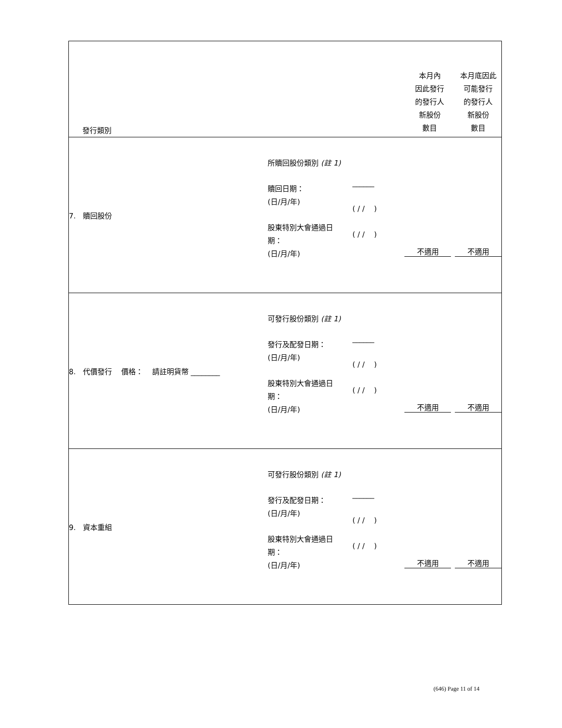| 發行類別 | | | 本月內 因此發行 的發行人 新股份 數目 | 本月底因此 可能發行 的發行人 新股份 數目 |
| 7. 贖回股份 | 所贖回股份類別 (註 1) 贖回日期： (日/月/年) 股東特別大會通過日 期： (日/月/年) | ______ ( / / ) ( / / ) | 不適用 | 不適用 |
| 8. 代價發行 價格： 請註明貨幣 ________ | 可發行股份類別 (註 1) 發行及配發日期： (日/月/年) 股東特別大會通過日 期： (日/月/年) | ______ ( / / ) ( / / ) | 不適用 | 不適用 |
| 9. 資本重組 | 可發行股份類別 (註 1) 發行及配發日期： (日/月/年) 股東特別大會通過日 期： (日/月/年) | ______ ( / / ) ( / / ) | 不適用 | 不適用 |
(646) Page 11 of 14